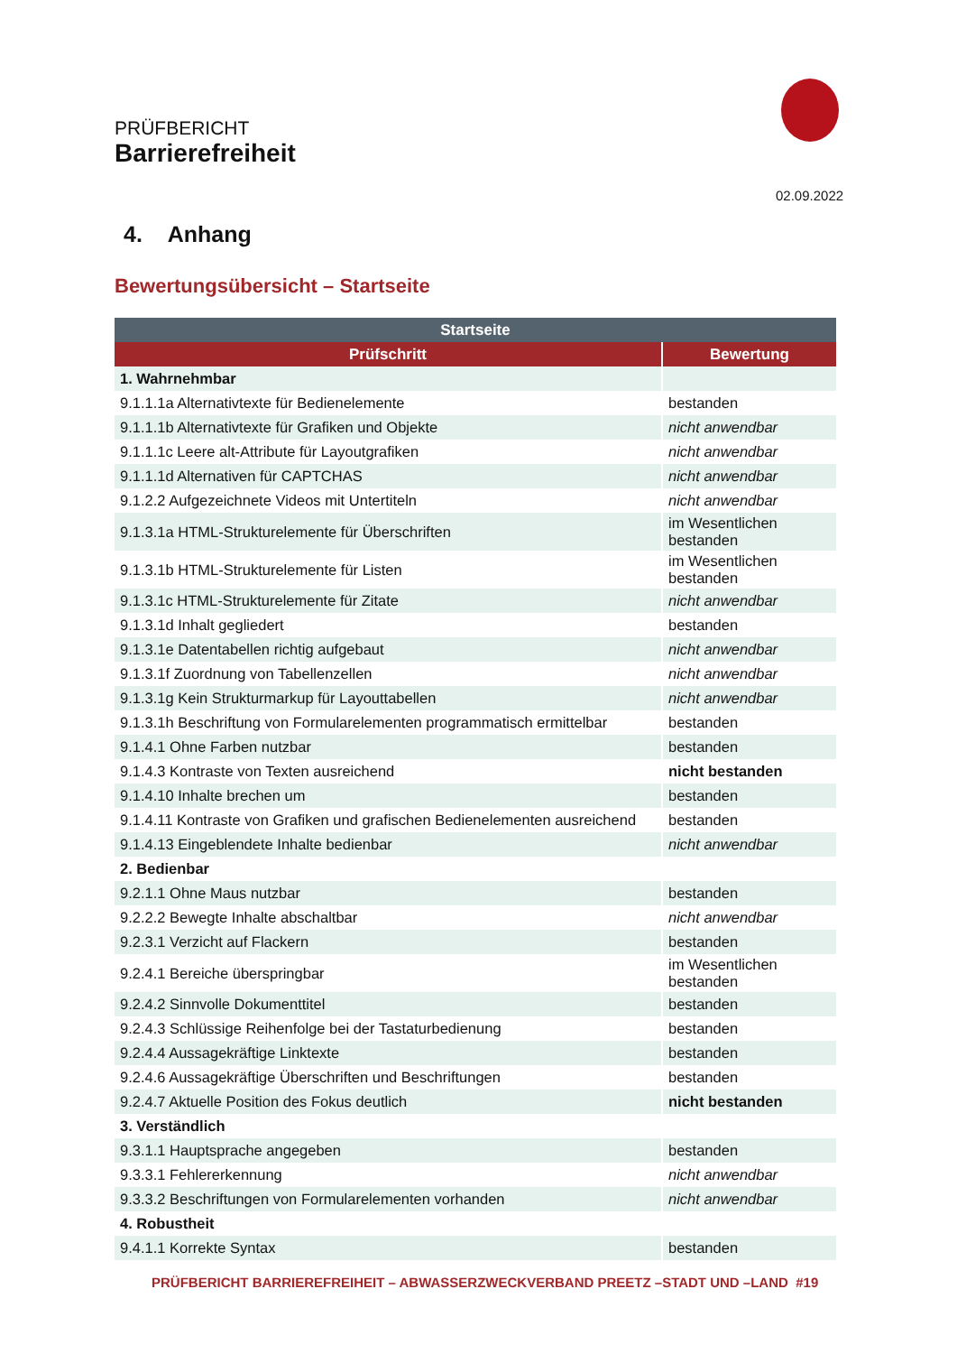PRÜFBERICHT
Barrierefreiheit
02.09.2022
4. Anhang
Bewertungsübersicht – Startseite
| Startseite | |
| --- | --- |
| Prüfschritt | Bewertung |
| 1. Wahrnehmbar | |
| 9.1.1.1a Alternativtexte für Bedienelemente | bestanden |
| 9.1.1.1b Alternativtexte für Grafiken und Objekte | nicht anwendbar |
| 9.1.1.1c Leere alt-Attribute für Layoutgrafiken | nicht anwendbar |
| 9.1.1.1d Alternativen für CAPTCHAS | nicht anwendbar |
| 9.1.2.2 Aufgezeichnete Videos mit Untertiteln | nicht anwendbar |
| 9.1.3.1a HTML-Strukturelemente für Überschriften | im Wesentlichen bestanden |
| 9.1.3.1b HTML-Strukturelemente für Listen | im Wesentlichen bestanden |
| 9.1.3.1c HTML-Strukturelemente für Zitate | nicht anwendbar |
| 9.1.3.1d Inhalt gegliedert | bestanden |
| 9.1.3.1e Datentabellen richtig aufgebaut | nicht anwendbar |
| 9.1.3.1f Zuordnung von Tabellenzellen | nicht anwendbar |
| 9.1.3.1g Kein Strukturmarkup für Layouttabellen | nicht anwendbar |
| 9.1.3.1h Beschriftung von Formularelementen programmatisch ermittelbar | bestanden |
| 9.1.4.1 Ohne Farben nutzbar | bestanden |
| 9.1.4.3 Kontraste von Texten ausreichend | nicht bestanden |
| 9.1.4.10 Inhalte brechen um | bestanden |
| 9.1.4.11 Kontraste von Grafiken und grafischen Bedienelementen ausreichend | bestanden |
| 9.1.4.13 Eingeblendete Inhalte bedienbar | nicht anwendbar |
| 2. Bedienbar | |
| 9.2.1.1 Ohne Maus nutzbar | bestanden |
| 9.2.2.2 Bewegte Inhalte abschaltbar | nicht anwendbar |
| 9.2.3.1 Verzicht auf Flackern | bestanden |
| 9.2.4.1 Bereiche überspringbar | im Wesentlichen bestanden |
| 9.2.4.2 Sinnvolle Dokumenttitel | bestanden |
| 9.2.4.3 Schlüssige Reihenfolge bei der Tastaturbedienung | bestanden |
| 9.2.4.4 Aussagekräftige Linktexte | bestanden |
| 9.2.4.6 Aussagekräftige Überschriften und Beschriftungen | bestanden |
| 9.2.4.7 Aktuelle Position des Fokus deutlich | nicht bestanden |
| 3. Verständlich | |
| 9.3.1.1 Hauptsprache angegeben | bestanden |
| 9.3.3.1 Fehlererkennung | nicht anwendbar |
| 9.3.3.2 Beschriftungen von Formularelementen vorhanden | nicht anwendbar |
| 4. Robustheit | |
| 9.4.1.1 Korrekte Syntax | bestanden |
PRÜFBERICHT BARRIEREFREIHEIT – ABWASSERZWECKVERBAND PREETZ –STADT UND –LAND #19